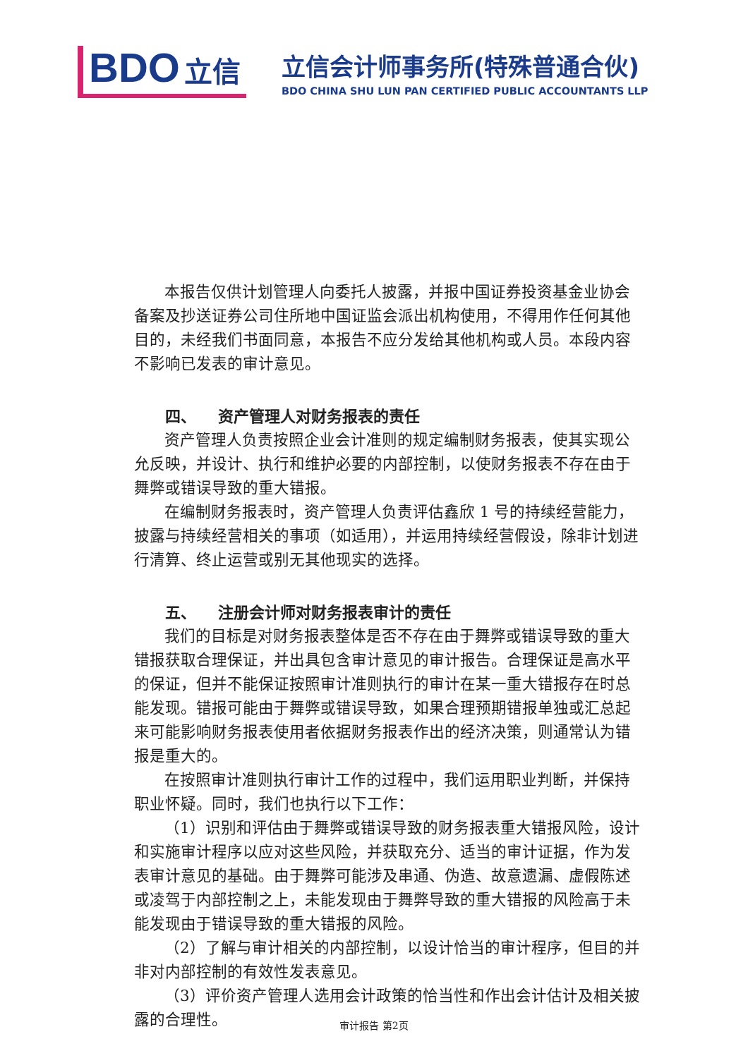BDO 立信
立信会计师事务所(特殊普通合伙)
BDO CHINA SHU LUN PAN CERTIFIED PUBLIC ACCOUNTANTS LLP
本报告仅供计划管理人向委托人披露，并报中国证券投资基金业协会备案及抄送证券公司住所地中国证监会派出机构使用，不得用作任何其他目的，未经我们书面同意，本报告不应分发给其他机构或人员。本段内容不影响已发表的审计意见。
四、 资产管理人对财务报表的责任
资产管理人负责按照企业会计准则的规定编制财务报表，使其实现公允反映，并设计、执行和维护必要的内部控制，以使财务报表不存在由于舞弊或错误导致的重大错报。
在编制财务报表时，资产管理人负责评估鑫欣 1 号的持续经营能力，披露与持续经营相关的事项（如适用），并运用持续经营假设，除非计划进行清算、终止运营或别无其他现实的选择。
五、 注册会计师对财务报表审计的责任
我们的目标是对财务报表整体是否不存在由于舞弊或错误导致的重大错报获取合理保证，并出具包含审计意见的审计报告。合理保证是高水平的保证，但并不能保证按照审计准则执行的审计在某一重大错报存在时总能发现。错报可能由于舞弊或错误导致，如果合理预期错报单独或汇总起来可能影响财务报表使用者依据财务报表作出的经济决策，则通常认为错报是重大的。
在按照审计准则执行审计工作的过程中，我们运用职业判断，并保持职业怀疑。同时，我们也执行以下工作：
（1）识别和评估由于舞弊或错误导致的财务报表重大错报风险，设计和实施审计程序以应对这些风险，并获取充分、适当的审计证据，作为发表审计意见的基础。由于舞弊可能涉及串通、伪造、故意遗漏、虚假陈述或凌驾于内部控制之上，未能发现由于舞弊导致的重大错报的风险高于未能发现由于错误导致的重大错报的风险。
（2）了解与审计相关的内部控制，以设计恰当的审计程序，但目的并非对内部控制的有效性发表意见。
（3）评价资产管理人选用会计政策的恰当性和作出会计估计及相关披露的合理性。
审计报告 第2页